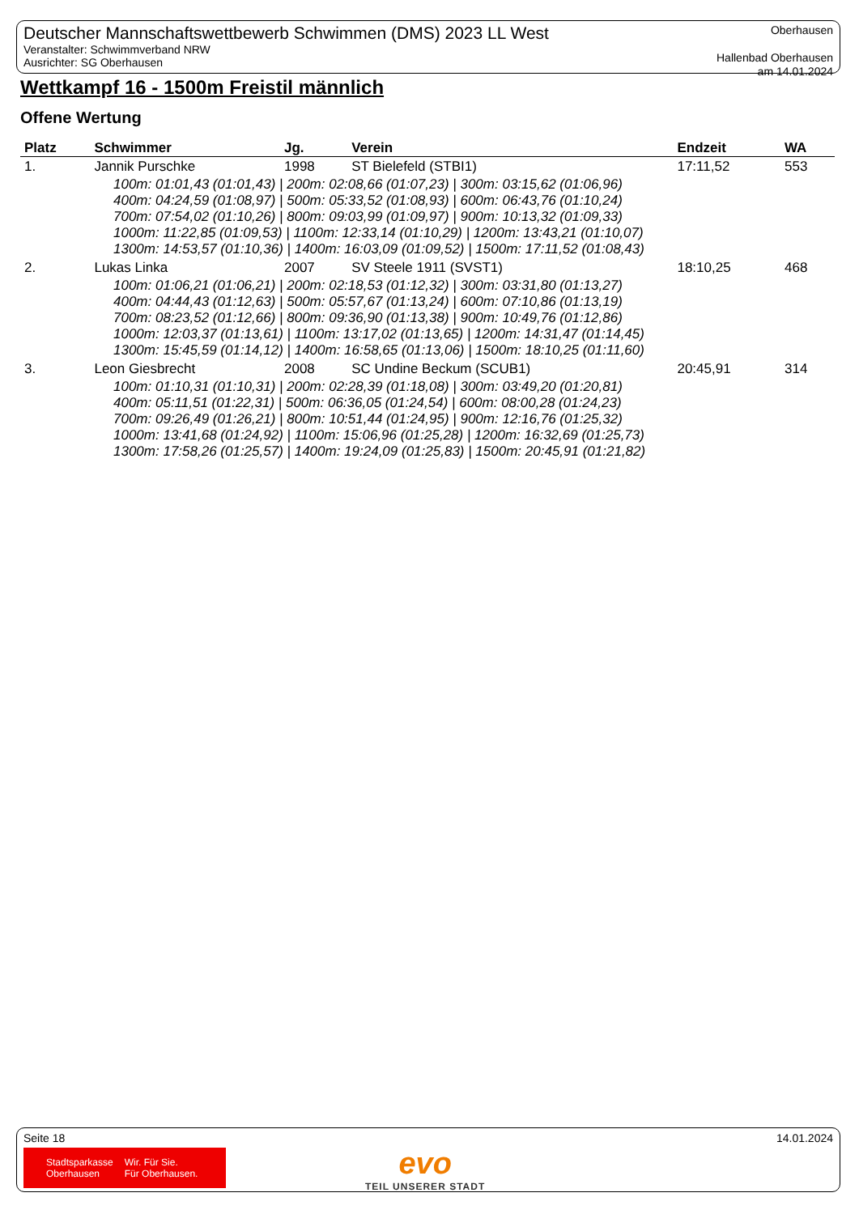Deutscher Mannschaftswettbewerb Schwimmen (DMS) 2023 LL West
Veranstalter: Schwimmverband NRW
Ausrichter: SG Oberhausen
Oberhausen
Hallenbad Oberhausen
am 14.01.2024
Wettkampf 16 - 1500m Freistil männlich
Offene Wertung
| Platz | Schwimmer | Jg. | Verein | Endzeit | WA |
| --- | --- | --- | --- | --- | --- |
| 1. | Jannik Purschke | 1998 | ST Bielefeld (STBI1) | 17:11,52 | 553 |
| 100m: 01:01,43 (01:01,43) / 200m: 02:08,66 (01:07,23) / 300m: 03:15,62 (01:06,96) 400m: 04:24,59 (01:08,97) / 500m: 05:33,52 (01:08,93) / 600m: 06:43,76 (01:10,24) 700m: 07:54,02 (01:10,26) / 800m: 09:03,99 (01:09,97) / 900m: 10:13,32 (01:09,33) 1000m: 11:22,85 (01:09,53) / 1100m: 12:33,14 (01:10,29) / 1200m: 13:43,21 (01:10,07) 1300m: 14:53,57 (01:10,36) / 1400m: 16:03,09 (01:09,52) / 1500m: 17:11,52 (01:08,43) | | | | | |
| 2. | Lukas Linka | 2007 | SV Steele 1911 (SVST1) | 18:10,25 | 468 |
| 100m: 01:06,21 (01:06,21) / 200m: 02:18,53 (01:12,32) / 300m: 03:31,80 (01:13,27) 400m: 04:44,43 (01:12,63) / 500m: 05:57,67 (01:13,24) / 600m: 07:10,86 (01:13,19) 700m: 08:23,52 (01:12,66) / 800m: 09:36,90 (01:13,38) / 900m: 10:49,76 (01:12,86) 1000m: 12:03,37 (01:13,61) / 1100m: 13:17,02 (01:13,65) / 1200m: 14:31,47 (01:14,45) 1300m: 15:45,59 (01:14,12) / 1400m: 16:58,65 (01:13,06) / 1500m: 18:10,25 (01:11,60) | | | | | |
| 3. | Leon Giesbrecht | 2008 | SC Undine Beckum (SCUB1) | 20:45,91 | 314 |
| 100m: 01:10,31 (01:10,31) / 200m: 02:28,39 (01:18,08) / 300m: 03:49,20 (01:20,81) 400m: 05:11,51 (01:22,31) / 500m: 06:36,05 (01:24,54) / 600m: 08:00,28 (01:24,23) 700m: 09:26,49 (01:26,21) / 800m: 10:51,44 (01:24,95) / 900m: 12:16,76 (01:25,32) 1000m: 13:41,68 (01:24,92) / 1100m: 15:06,96 (01:25,28) / 1200m: 16:32,69 (01:25,73) 1300m: 17:58,26 (01:25,57) / 1400m: 19:24,09 (01:25,83) / 1500m: 20:45,91 (01:21,82) | | | | | |
Seite 18 14.01.2024
Stadtsparkasse
Oberhausen Wir. Für Sie.
Für Oberhausen.
evo
TEIL UNSERER STADT